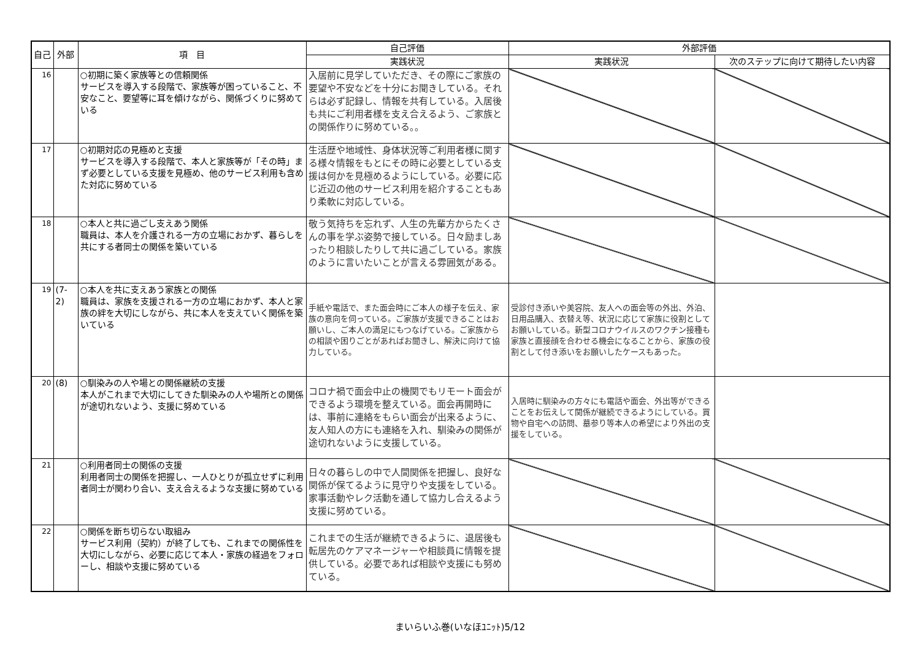| 自己 | 外部 | 項 目 | 自己評価 | 外部評価 | |
| --- | --- | --- | --- | --- | --- |
| | | | 実践状況 | 実践状況 | 次のステップに向けて期待したい内容 |
| 16 | | ○初期に築く家族等との信頼関係 サービスを導入する段階で、家族等が困っていること、不安なこと、要望等に耳を傾けながら、関係づくりに努めている | 入居前に見学していただき、その際にご家族の要望や不安などを十分にお聞きしている。それらは必ず記録し、情報を共有している。入居後も共にご利用者様を支え合えるよう、ご家族との関係作りに努めている。。 | | |
| 17 | | ○初期対応の見極めと支援 サービスを導入する段階で、本人と家族等が「その時」まず必要としている支援を見極め、他のサービス利用も含めた対応に努めている | 生活歴や地域性、身体状況等ご利用者様に関する様々情報をもとにその時に必要としている支援は何かを見極めるようにしている。必要に応じ近辺の他のサービス利用を紹介することもあり柔軟に対応している。 | | |
| 18 | | ○本人と共に過ごし支えあう関係 職員は、本人を介護される一方の立場におかず、暮らしを共にする者同士の関係を築いている | 敬う気持ちを忘れず、人生の先輩方からたくさんの事を学ぶ姿勢で接している。日々励ましあったり相談したりして共に過ごしている。家族のように言いたいことが言える雰囲気がある。 | | |
| 19 | (7-2) | ○本人を共に支えあう家族との関係 職員は、家族を支援される一方の立場におかず、本人と家族の絆を大切にしながら、共に本人を支えていく関係を築いている | 手紙や電話で、また面会時にご本人の様子を伝え、家族の意向を伺っている。ご家族が支援できることはお願いし、ご本人の満足にもつなげている。ご家族からの相談や困りごとがあればお聞きし、解決に向けて協力している。 | 受診付き添いや美容院、友人への面会等の外出、外泊、日用品購入、衣替え等、状況に応じて家族に役割としてお願いしている。新型コロナウイルスのワクチン接種も家族と直接顔を合わせる機会になることから、家族の役割として付き添いをお願いしたケースもあった。 | |
| 20 | (8) | ○馴染みの人や場との関係継続の支援 本人がこれまで大切にしてきた馴染みの人や場所との関係が途切れないよう、支援に努めている | コロナ禍で面会中止の機関でもリモート面会ができるよう環境を整えている。面会再開時には、事前に連絡をもらい面会が出来るように、友人知人の方にも連絡を入れ、馴染みの関係が途切れないように支援している。 | 入居時に馴染みの方々にも電話や面会、外出等ができることをお伝えして関係が継続できるようにしている。買物や自宅への訪問、墓参り等本人の希望により外出の支援をしている。 | |
| 21 | | ○利用者同士の関係の支援 利用者同士の関係を把握し、一人ひとりが孤立せずに利用者同士が関わり合い、支え合えるような支援に努めている | 日々の暮らしの中で人間関係を把握し、良好な関係が保てるように見守りや支援をしている。家事活動やレク活動を通して協力し合えるよう支援に努めている。 | | |
| 22 | | ○関係を断ち切らない取組み サービス利用（契約）が終了しても、これまでの関係性を大切にしながら、必要に応じて本人・家族の経過をフォローし、相談や支援に努めている | これまでの生活が継続できるように、退居後も転居先のケアマネージャーや相談員に情報を提供している。必要であれば相談や支援にも努めている。 | | |
まいらいふ巻(いなほﾕﾆｯﾄ)5/12